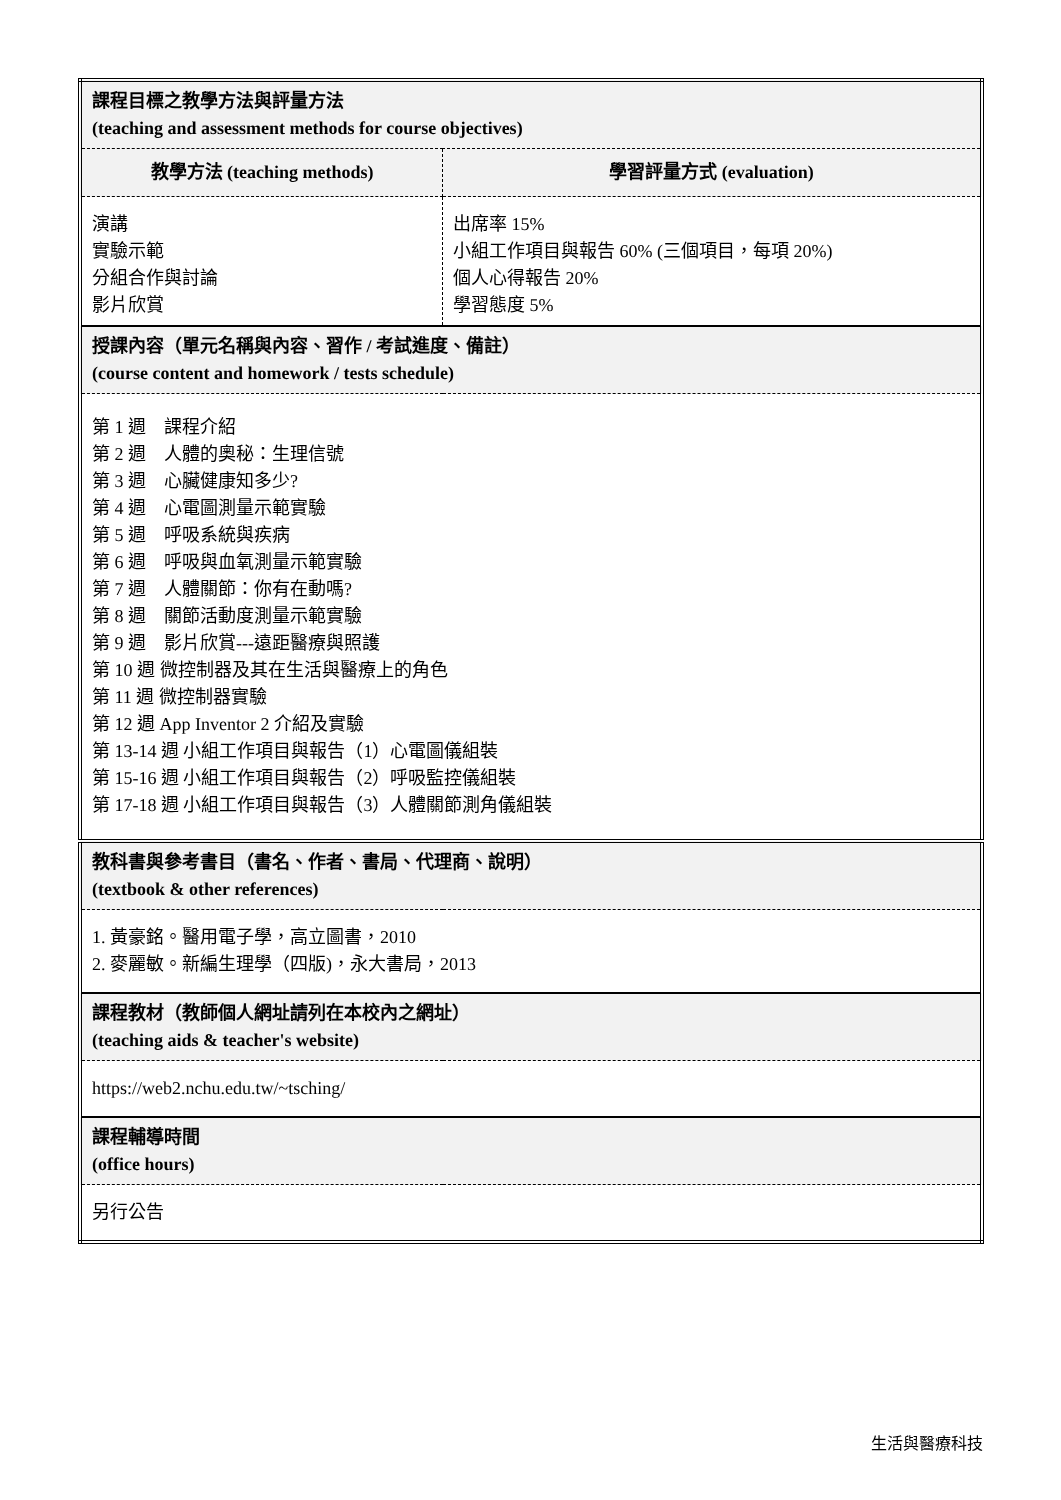| 課程目標之教學方法與評量方法 (teaching and assessment methods for course objectives) | |
| 教學方法 (teaching methods) | 學習評量方式 (evaluation) |
| 演講 實驗示範 分組合作與討論 影片欣賞 | 出席率 15% 小組工作項目與報告 60% (三個項目，每項 20%) 個人心得報告 20% 學習態度 5% |
| 授課內容（單元名稱與內容、習作 / 考試進度、備註） (course content and homework / tests schedule) | |
| 第 1 週 課程介紹 第 2 週 人體的奧秘：生理信號 第 3 週 心臟健康知多少? 第 4 週 心電圖測量示範實驗 第 5 週 呼吸系統與疾病 第 6 週 呼吸與血氧測量示範實驗 第 7 週 人體關節：你有在動嗎? 第 8 週 關節活動度測量示範實驗 第 9 週 影片欣賞---遠距醫療與照護 第 10 週 微控制器及其在生活與醫療上的角色 第 11 週 微控制器實驗 第 12 週 App Inventor 2 介紹及實驗 第 13-14 週 小組工作項目與報告（1）心電圖儀組裝 第 15-16 週 小組工作項目與報告（2）呼吸監控儀組裝 第 17-18 週 小組工作項目與報告（3）人體關節測角儀組裝 | |
| 教科書與參考書目（書名、作者、書局、代理商、說明） (textbook & other references) | |
| 1. 黃豪銘。醫用電子學，高立圖書，2010 2. 麥麗敏。新編生理學（四版)，永大書局，2013 | |
| 課程教材（教師個人網址請列在本校內之網址） (teaching aids & teacher's website) | |
| https://web2.nchu.edu.tw/~tsching/ | |
| 課程輔導時間 (office hours) | |
| 另行公告 | |
生活與醫療科技